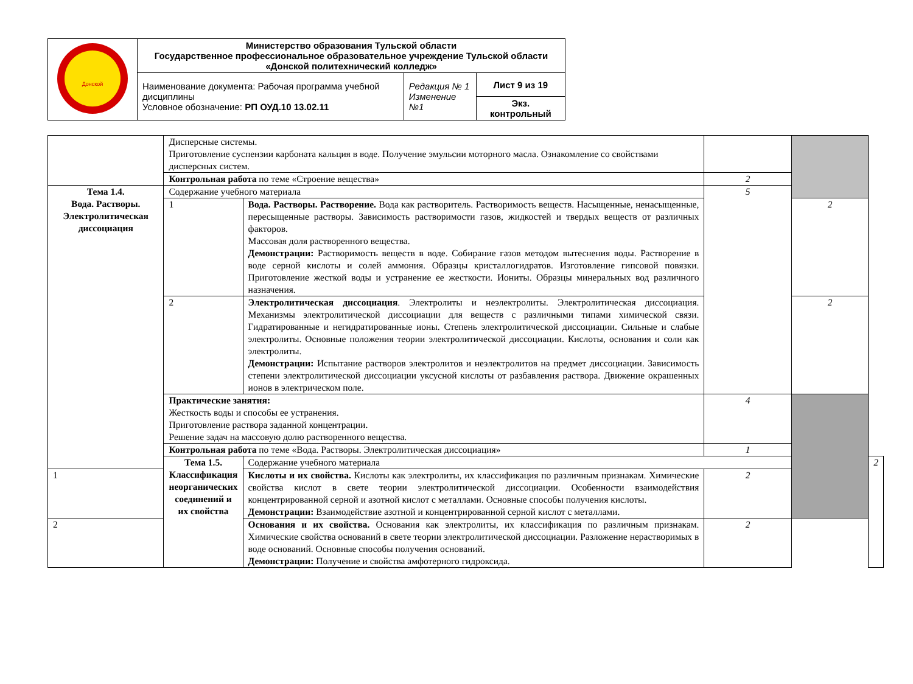| Донской | Министерство образования Тульской области Государственное профессиональное образовательное учреждение Тульской области «Донской политехнический колледж» | | |
| | Наименование документа: Рабочая программа учебной дисциплины Условное обозначение: РП ОУД.10 13.02.11 | Редакция № 1 Изменение №1 | Лист 9 из 19 |
| | | | Экз. контрольный |
| | Дисперсные системы. Приготовление суспензии карбоната кальция в воде. Получение эмульсии моторного масла. Ознакомление со свойствами дисперсных систем. | | | | |
| | Контрольная работа по теме «Строение вещества» | | 2 | | |
| Тема 1.4. Вода. Растворы. Электролитическая диссоциация | Содержание учебного материала | | 5 | | |
| | 1 | Вода. Растворы. Растворение. Вода как растворитель. Растворимость веществ. Насыщенные, ненасыщенные, пересыщенные растворы. Зависимость растворимости газов, жидкостей и твердых веществ от различных факторов. Массовая доля растворенного вещества. Демонстрации: Растворимость веществ в воде. Собирание газов методом вытеснения воды. Растворение в воде серной кислоты и солей аммония. Образцы кристаллогидратов. Изготовление гипсовой повязки. Приготовление жесткой воды и устранение ее жесткости. Иониты. Образцы минеральных вод различного назначения. | | 2 | |
| | 2 | Электролитическая диссоциация . Электролиты и неэлектролиты. Электролитическая диссоциация. Механизмы электролитической диссоциации для веществ с различными типами химической связи. Гидратированные и негидратированные ионы. Степень электролитической диссоциации. Сильные и слабые электролиты. Основные положения теории электролитической диссоциации. Кислоты, основания и соли как электролиты. Демонстрации: Испытание растворов электролитов и неэлектролитов на предмет диссоциации. Зависимость степени электролитической диссоциации уксусной кислоты от разбавления раствора. Движение окрашенных ионов в электрическом поле. | | 2 | |
| | Практические занятия: Жесткость воды и способы ее устранения. Приготовление раствора заданной концентрации. Решение задач на массовую долю растворенного вещества. | | 4 | | |
| | Контрольная работа по теме «Вода. Растворы. Электролитическая диссоциация» | | 1 | | |
| | Тема 1.5. Классификация неорганических соединений и их свойства | Содержание учебного материала | | | 2 |
| 1 | | Кислоты и их свойства. Кислоты как электролиты, их классификация по различным признакам. Химические свойства кислот в свете теории электролитической диссоциации. Особенности взаимодействия концентрированной серной и азотной кислот с металлами. Основные способы получения кислоты. Демонстрации: Взаимодействие азотной и концентрированной серной кислот с металлами. | 2 | | |
| 2 | | Основания и их свойства. Основания как электролиты, их классификация по различным признакам. Химические свойства оснований в свете теории электролитической диссоциации. Разложение нерастворимых в воде оснований. Основные способы получения оснований. Демонстрации: Получение и свойства амфотерного гидроксида. | 2 | | |